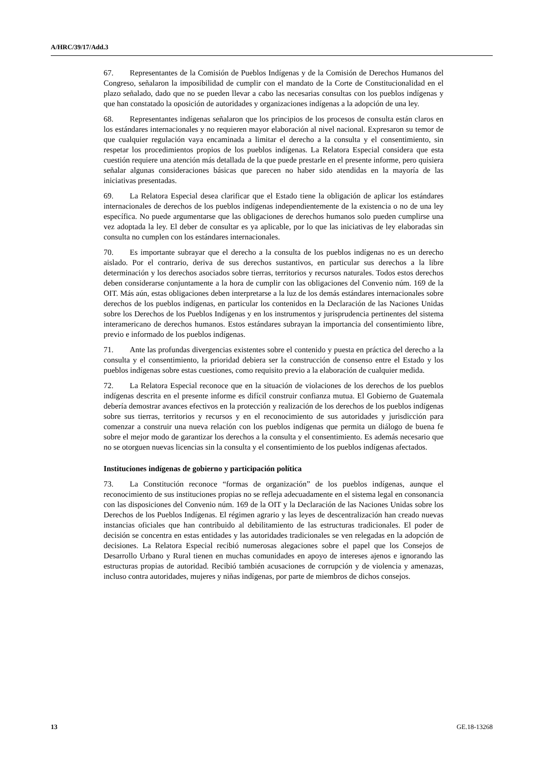A/HRC/39/17/Add.3
67. Representantes de la Comisión de Pueblos Indígenas y de la Comisión de Derechos Humanos del Congreso, señalaron la imposibilidad de cumplir con el mandato de la Corte de Constitucionalidad en el plazo señalado, dado que no se pueden llevar a cabo las necesarias consultas con los pueblos indígenas y que han constatado la oposición de autoridades y organizaciones indígenas a la adopción de una ley.
68. Representantes indígenas señalaron que los principios de los procesos de consulta están claros en los estándares internacionales y no requieren mayor elaboración al nivel nacional. Expresaron su temor de que cualquier regulación vaya encaminada a limitar el derecho a la consulta y el consentimiento, sin respetar los procedimientos propios de los pueblos indígenas. La Relatora Especial considera que esta cuestión requiere una atención más detallada de la que puede prestarle en el presente informe, pero quisiera señalar algunas consideraciones básicas que parecen no haber sido atendidas en la mayoría de las iniciativas presentadas.
69. La Relatora Especial desea clarificar que el Estado tiene la obligación de aplicar los estándares internacionales de derechos de los pueblos indígenas independientemente de la existencia o no de una ley específica. No puede argumentarse que las obligaciones de derechos humanos solo pueden cumplirse una vez adoptada la ley. El deber de consultar es ya aplicable, por lo que las iniciativas de ley elaboradas sin consulta no cumplen con los estándares internacionales.
70. Es importante subrayar que el derecho a la consulta de los pueblos indígenas no es un derecho aislado. Por el contrario, deriva de sus derechos sustantivos, en particular sus derechos a la libre determinación y los derechos asociados sobre tierras, territorios y recursos naturales. Todos estos derechos deben considerarse conjuntamente a la hora de cumplir con las obligaciones del Convenio núm. 169 de la OIT. Más aún, estas obligaciones deben interpretarse a la luz de los demás estándares internacionales sobre derechos de los pueblos indígenas, en particular los contenidos en la Declaración de las Naciones Unidas sobre los Derechos de los Pueblos Indígenas y en los instrumentos y jurisprudencia pertinentes del sistema interamericano de derechos humanos. Estos estándares subrayan la importancia del consentimiento libre, previo e informado de los pueblos indígenas.
71. Ante las profundas divergencias existentes sobre el contenido y puesta en práctica del derecho a la consulta y el consentimiento, la prioridad debiera ser la construcción de consenso entre el Estado y los pueblos indígenas sobre estas cuestiones, como requisito previo a la elaboración de cualquier medida.
72. La Relatora Especial reconoce que en la situación de violaciones de los derechos de los pueblos indígenas descrita en el presente informe es difícil construir confianza mutua. El Gobierno de Guatemala debería demostrar avances efectivos en la protección y realización de los derechos de los pueblos indígenas sobre sus tierras, territorios y recursos y en el reconocimiento de sus autoridades y jurisdicción para comenzar a construir una nueva relación con los pueblos indígenas que permita un diálogo de buena fe sobre el mejor modo de garantizar los derechos a la consulta y el consentimiento. Es además necesario que no se otorguen nuevas licencias sin la consulta y el consentimiento de los pueblos indígenas afectados.
Instituciones indígenas de gobierno y participación política
73. La Constitución reconoce “formas de organización” de los pueblos indígenas, aunque el reconocimiento de sus instituciones propias no se refleja adecuadamente en el sistema legal en consonancia con las disposiciones del Convenio núm. 169 de la OIT y la Declaración de las Naciones Unidas sobre los Derechos de los Pueblos Indígenas. El régimen agrario y las leyes de descentralización han creado nuevas instancias oficiales que han contribuido al debilitamiento de las estructuras tradicionales. El poder de decisión se concentra en estas entidades y las autoridades tradicionales se ven relegadas en la adopción de decisiones. La Relatora Especial recibió numerosas alegaciones sobre el papel que los Consejos de Desarrollo Urbano y Rural tienen en muchas comunidades en apoyo de intereses ajenos e ignorando las estructuras propias de autoridad. Recibió también acusaciones de corrupción y de violencia y amenazas, incluso contra autoridades, mujeres y niñas indígenas, por parte de miembros de dichos consejos.
13 GE.18-13268